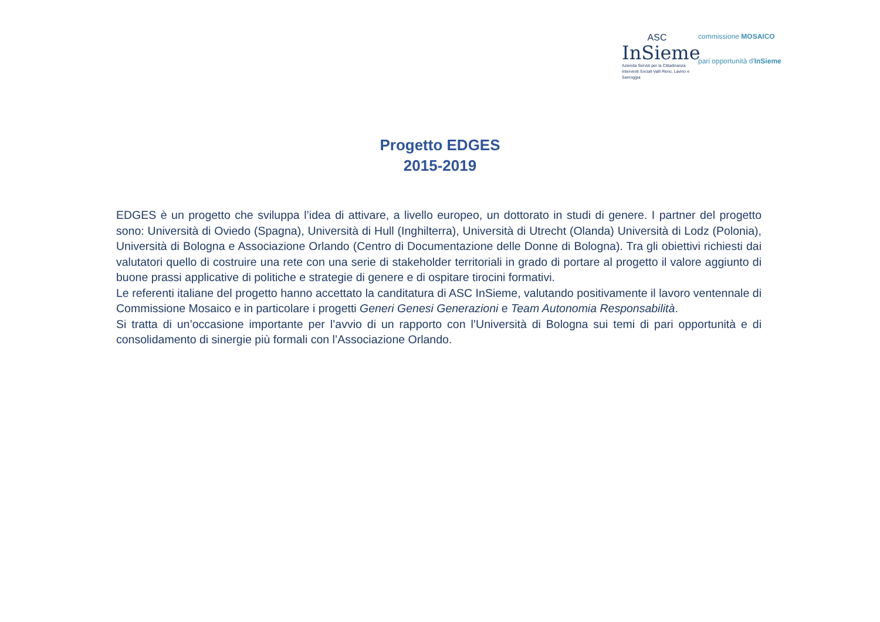ASC
InSieme
Azienda Servizi per la Cittadinanza
Interventi Sociali Valli Reno, Lavino e Samoggia
commissione MOSAICO
pari opportunità d'InSieme
Progetto EDGES
2015-2019
EDGES è un progetto che sviluppa l’idea di attivare, a livello europeo, un dottorato in studi di genere. I partner del progetto sono: Università di Oviedo (Spagna), Università di Hull (Inghilterra), Università di Utrecht (Olanda) Università di Lodz (Polonia), Università di Bologna e Associazione Orlando (Centro di Documentazione delle Donne di Bologna). Tra gli obiettivi richiesti dai valutatori quello di costruire una rete con una serie di stakeholder territoriali in grado di portare al progetto il valore aggiunto di buone prassi applicative di politiche e strategie di genere e di ospitare tirocini formativi.
Le referenti italiane del progetto hanno accettato la canditatura di ASC InSieme, valutando positivamente il lavoro ventennale di Commissione Mosaico e in particolare i progetti Generi Genesi Generazioni e Team Autonomia Responsabilità.
Si tratta di un’occasione importante per l’avvio di un rapporto con l’Università di Bologna sui temi di pari opportunità e di consolidamento di sinergie più formali con l’Associazione Orlando.